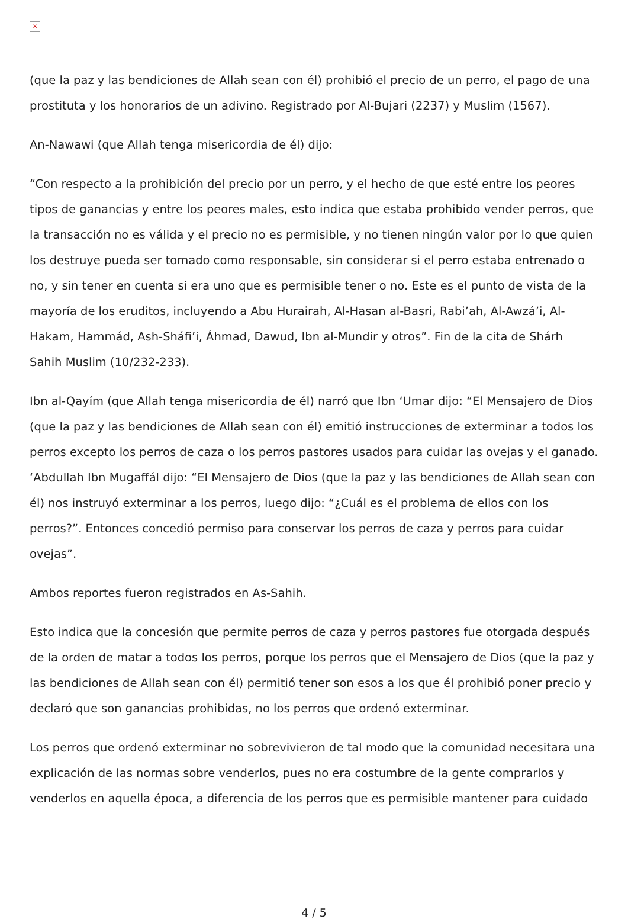×
(que la paz y las bendiciones de Allah sean con él) prohibió el precio de un perro, el pago de una prostituta y los honorarios de un adivino. Registrado por Al-Bujari (2237) y Muslim (1567).
An-Nawawi (que Allah tenga misericordia de él) dijo:
“Con respecto a la prohibición del precio por un perro, y el hecho de que esté entre los peores tipos de ganancias y entre los peores males, esto indica que estaba prohibido vender perros, que la transacción no es válida y el precio no es permisible, y no tienen ningún valor por lo que quien los destruye pueda ser tomado como responsable, sin considerar si el perro estaba entrenado o no, y sin tener en cuenta si era uno que es permisible tener o no. Este es el punto de vista de la mayoría de los eruditos, incluyendo a Abu Hurairah, Al-Hasan al-Basri, Rabi’ah, Al-Awzá’i, Al-Hakam, Hammád, Ash-Sháfi’i, Áhmad, Dawud, Ibn al-Mundir y otros”. Fin de la cita de Shárh Sahih Muslim (10/232-233).
Ibn al-Qayím (que Allah tenga misericordia de él) narró que Ibn ‘Umar dijo: “El Mensajero de Dios (que la paz y las bendiciones de Allah sean con él) emitió instrucciones de exterminar a todos los perros excepto los perros de caza o los perros pastores usados para cuidar las ovejas y el ganado. ‘Abdullah Ibn Mugaffál dijo: “El Mensajero de Dios (que la paz y las bendiciones de Allah sean con él) nos instruyó exterminar a los perros, luego dijo: “¿Cuál es el problema de ellos con los perros?”. Entonces concedió permiso para conservar los perros de caza y perros para cuidar ovejas”.
Ambos reportes fueron registrados en As-Sahih.
Esto indica que la concesión que permite perros de caza y perros pastores fue otorgada después de la orden de matar a todos los perros, porque los perros que el Mensajero de Dios (que la paz y las bendiciones de Allah sean con él) permitió tener son esos a los que él prohibió poner precio y declaró que son ganancias prohibidas, no los perros que ordenó exterminar.
Los perros que ordenó exterminar no sobrevivieron de tal modo que la comunidad necesitara una explicación de las normas sobre venderlos, pues no era costumbre de la gente comprarlos y venderlos en aquella época, a diferencia de los perros que es permisible mantener para cuidado
4 / 5